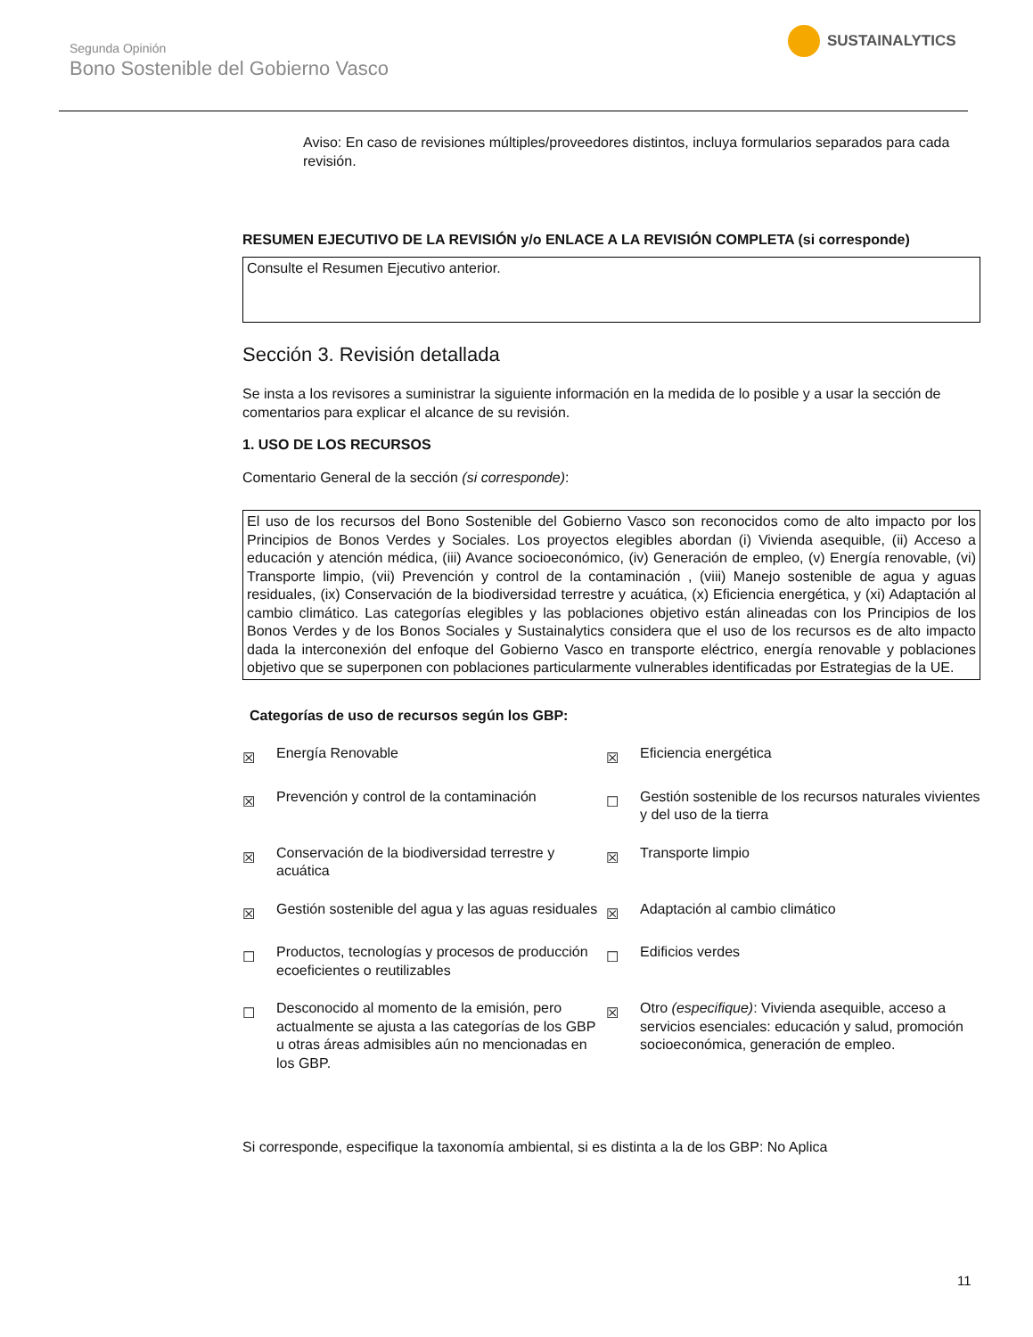Segunda Opinión
Bono Sostenible del Gobierno Vasco
SUSTAINALYTICS
Aviso: En caso de revisiones múltiples/proveedores distintos, incluya formularios separados para cada revisión.
RESUMEN EJECUTIVO DE LA REVISIÓN y/o ENLACE A LA REVISIÓN COMPLETA (si corresponde)
Consulte el Resumen Ejecutivo anterior.
Sección 3. Revisión detallada
Se insta a los revisores a suministrar la siguiente información en la medida de lo posible y a usar la sección de comentarios para explicar el alcance de su revisión.
1. USO DE LOS RECURSOS
Comentario General de la sección (si corresponde):
El uso de los recursos del Bono Sostenible del Gobierno Vasco son reconocidos como de alto impacto por los Principios de Bonos Verdes y Sociales. Los proyectos elegibles abordan (i) Vivienda asequible, (ii) Acceso a educación y atención médica, (iii) Avance socioeconómico, (iv) Generación de empleo, (v) Energía renovable, (vi) Transporte limpio, (vii) Prevención y control de la contaminación , (viii) Manejo sostenible de agua y aguas residuales, (ix) Conservación de la biodiversidad terrestre y acuática, (x) Eficiencia energética, y (xi) Adaptación al cambio climático. Las categorías elegibles y las poblaciones objetivo están alineadas con los Principios de los Bonos Verdes y de los Bonos Sociales y Sustainalytics considera que el uso de los recursos es de alto impacto dada la interconexión del enfoque del Gobierno Vasco en transporte eléctrico, energía renovable y poblaciones objetivo que se superponen con poblaciones particularmente vulnerables identificadas por Estrategias de la UE.
Categorías de uso de recursos según los GBP:
| ☒ | Energía Renovable | ☒ | Eficiencia energética |
| ☒ | Prevención y control de la contaminación | ☐ | Gestión sostenible de los recursos naturales vivientes y del uso de la tierra |
| ☒ | Conservación de la biodiversidad terrestre y acuática | ☒ | Transporte limpio |
| ☒ | Gestión sostenible del agua y las aguas residuales | ☒ | Adaptación al cambio climático |
| ☐ | Productos, tecnologías y procesos de producción ecoeficientes o reutilizables | ☐ | Edificios verdes |
| ☐ | Desconocido al momento de la emisión, pero actualmente se ajusta a las categorías de los GBP u otras áreas admisibles aún no mencionadas en los GBP. | ☒ | Otro (especifique) : Vivienda asequible, acceso a servicios esenciales: educación y salud, promoción socioeconómica, generación de empleo. |
Si corresponde, especifique la taxonomía ambiental, si es distinta a la de los GBP: No Aplica
11